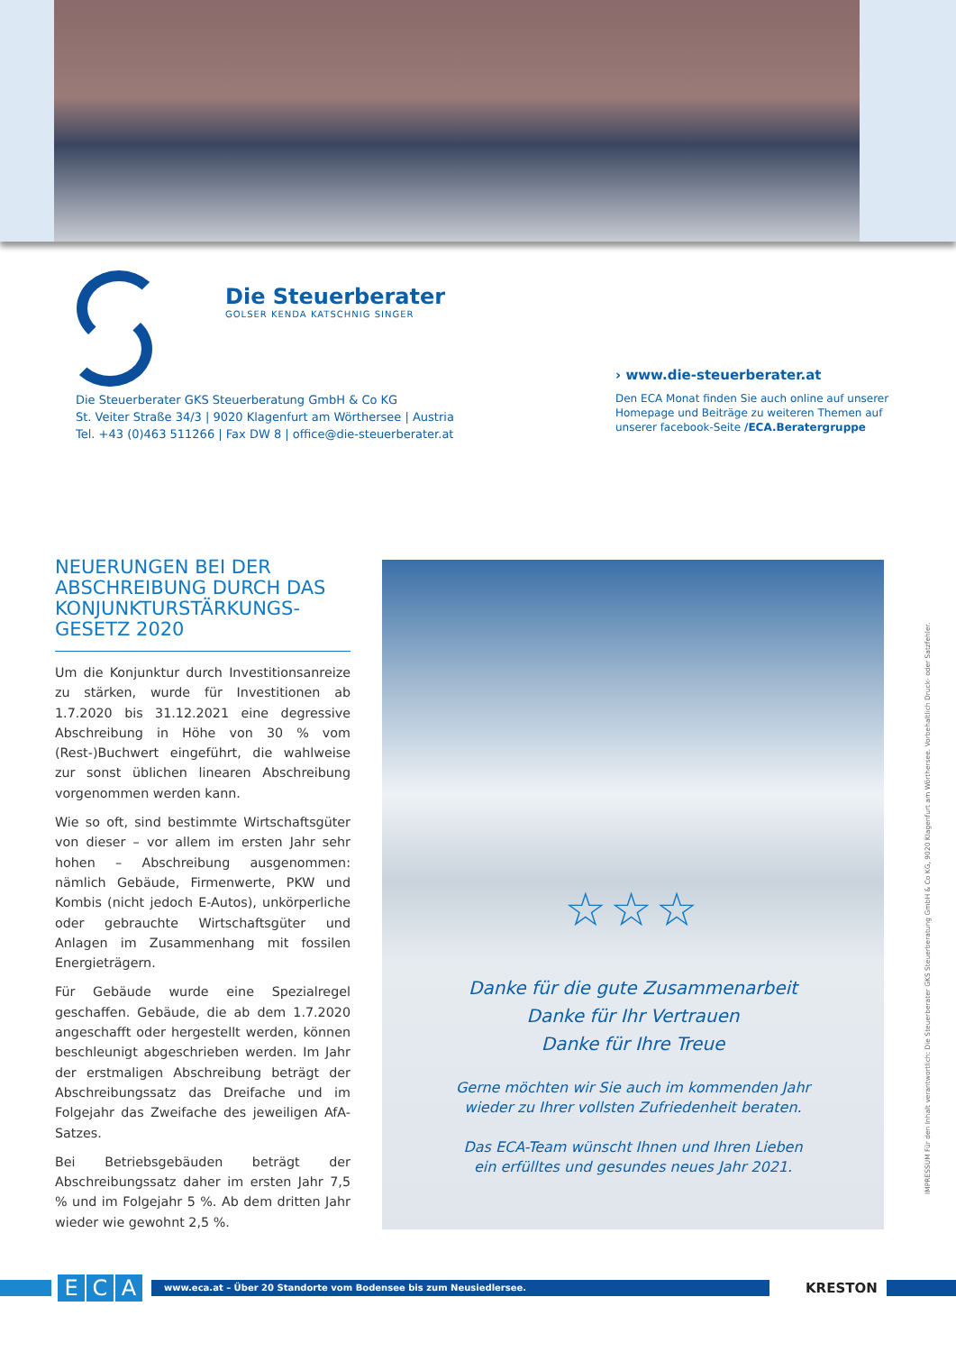Die Steuerberater
GOLSER KENDA KATSCHNIG SINGER
Die Steuerberater GKS Steuerberatung GmbH & Co KG
St. Veiter Straße 34/3 | 9020 Klagenfurt am Wörthersee | Austria
Tel. +43 (0)463 511266 | Fax DW 8 | office@die-steuerberater.at
› www.die-steuerberater.at
Den ECA Monat finden Sie auch online auf unserer
Homepage und Beiträge zu weiteren Themen auf
unserer facebook-Seite /ECA.Beratergruppe
NEUERUNGEN BEI DER ABSCHREIBUNG DURCH DAS KONJUNKTURSTÄRKUNGS-GESETZ 2020
Um die Konjunktur durch Investitionsanreize zu stärken, wurde für Investitionen ab 1.7.2020 bis 31.12.2021 eine degressive Abschreibung in Höhe von 30 % vom (Rest-)Buchwert eingeführt, die wahlweise zur sonst üblichen linearen Abschreibung vorgenommen werden kann.
Wie so oft, sind bestimmte Wirtschaftsgüter von dieser – vor allem im ersten Jahr sehr hohen – Abschreibung ausgenommen: nämlich Gebäude, Firmenwerte, PKW und Kombis (nicht jedoch E-Autos), unkörperliche oder gebrauchte Wirtschaftsgüter und Anlagen im Zusammenhang mit fossilen Energieträgern.
Für Gebäude wurde eine Spezialregel geschaffen. Gebäude, die ab dem 1.7.2020 angeschafft oder hergestellt werden, können beschleunigt abgeschrieben werden. Im Jahr der erstmaligen Abschreibung beträgt der Abschreibungssatz das Dreifache und im Folgejahr das Zweifache des jeweiligen AfA-Satzes.
Bei Betriebsgebäuden beträgt der Abschreibungssatz daher im ersten Jahr 7,5 % und im Folgejahr 5 %. Ab dem dritten Jahr wieder wie gewohnt 2,5 %.
☆☆☆
Danke für die gute Zusammenarbeit
Danke für Ihr Vertrauen
Danke für Ihre Treue
Gerne möchten wir Sie auch im kommenden Jahr
wieder zu Ihrer vollsten Zufriedenheit beraten.
Das ECA-Team wünscht Ihnen und Ihren Lieben
ein erfülltes und gesundes neues Jahr 2021.
IMPRESSUM Für den Inhalt verantwortlich: Die Steuerberater GKS Steuerberatung GmbH & Co KG, 9020 Klagenfurt am Wörthersee. Vorbehaltlich Druck- oder Satzfehler.
E C A
www.eca.at – Über 20 Standorte vom Bodensee bis zum Neusiedlersee.
KRESTON